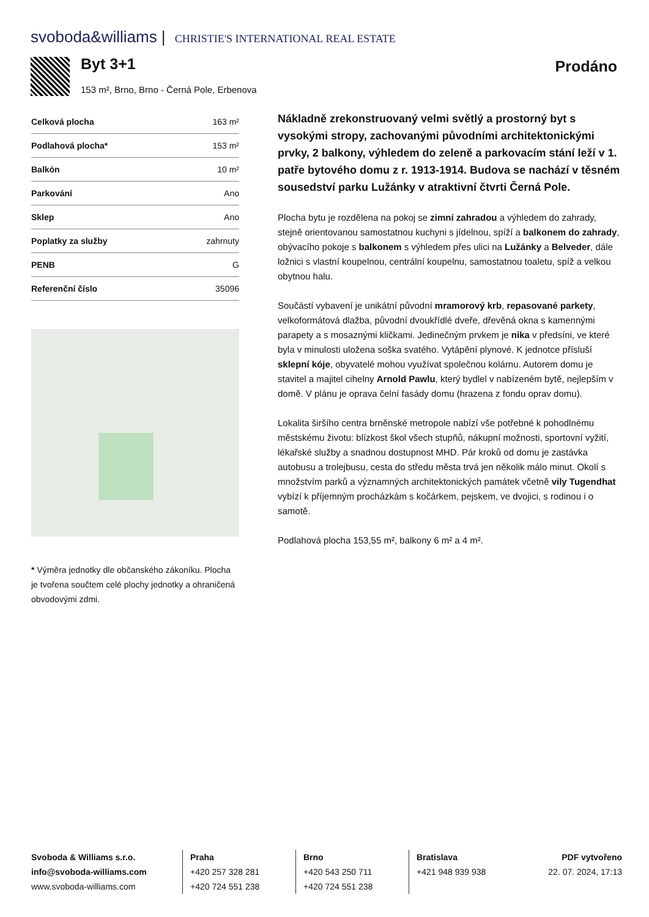svoboda&williams | CHRISTIE'S INTERNATIONAL REAL ESTATE
Byt 3+1
153 m², Brno, Brno - Černá Pole, Erbenova
Prodáno
| Celková plocha | 163 m² |
| Podlahová plocha* | 153 m² |
| Balkón | 10 m² |
| Parkování | Ano |
| Sklep | Ano |
| Poplatky za služby | zahrnuty |
| PENB | G |
| Referenční číslo | 35096 |
* Výměra jednotky dle občanského zákoníku. Plocha je tvořena součtem celé plochy jednotky a ohraničená obvodovými zdmi.
Nákladně zrekonstruovaný velmi světlý a prostorný byt s vysokými stropy, zachovanými původními architektonickými prvky, 2 balkony, výhledem do zeleně a parkovacím stání leží v 1. patře bytového domu z r. 1913-1914. Budova se nachází v těsném sousedství parku Lužánky v atraktivní čtvrti Černá Pole.
Plocha bytu je rozdělena na pokoj se zimní zahradou a výhledem do zahrady, stejně orientovanou samostatnou kuchyni s jídelnou, spíží a balkonem do zahrady, obývacího pokoje s balkonem s výhledem přes ulici na Lužánky a Belveder, dále ložnici s vlastní koupelnou, centrální koupelnu, samostatnou toaletu, spíž a velkou obytnou halu.
Součástí vybavení je unikátní původní mramorový krb, repasované parkety, velkoformátová dlažba, původní dvoukřídlé dveře, dřevěná okna s kamennými parapety a s mosaznými kličkami. Jedinečným prvkem je nika v předsíni, ve které byla v minulosti uložena soška svatého. Vytápění plynové. K jednotce přísluší sklepní kóje, obyvatelé mohou využívat společnou kolárnu. Autorem domu je stavitel a majitel cihelny Arnold Pawlu, který bydlel v nabízeném bytě, nejlepším v domě. V plánu je oprava čelní fasády domu (hrazena z fondu oprav domu).
Lokalita širšího centra brněnské metropole nabízí vše potřebné k pohodlnému městskému životu: blízkost škol všech stupňů, nákupní možnosti, sportovní vyžití, lékařské služby a snadnou dostupnost MHD. Pár kroků od domu je zastávka autobusu a trolejbusu, cesta do středu města trvá jen několik málo minut. Okolí s množstvím parků a významných architektonických památek včetně vily Tugendhat vybízí k příjemným procházkám s kočárkem, pejskem, ve dvojici, s rodinou i o samotě.
Podlahová plocha 153,55 m², balkony 6 m² a 4 m².
Svoboda & Williams s.r.o.
info@svoboda-williams.com
www.svoboda-williams.com
Praha
+420 257 328 281
+420 724 551 238
Brno
+420 543 250 711
+420 724 551 238
Bratislava
+421 948 939 938
PDF vytvořeno
22. 07. 2024, 17:13